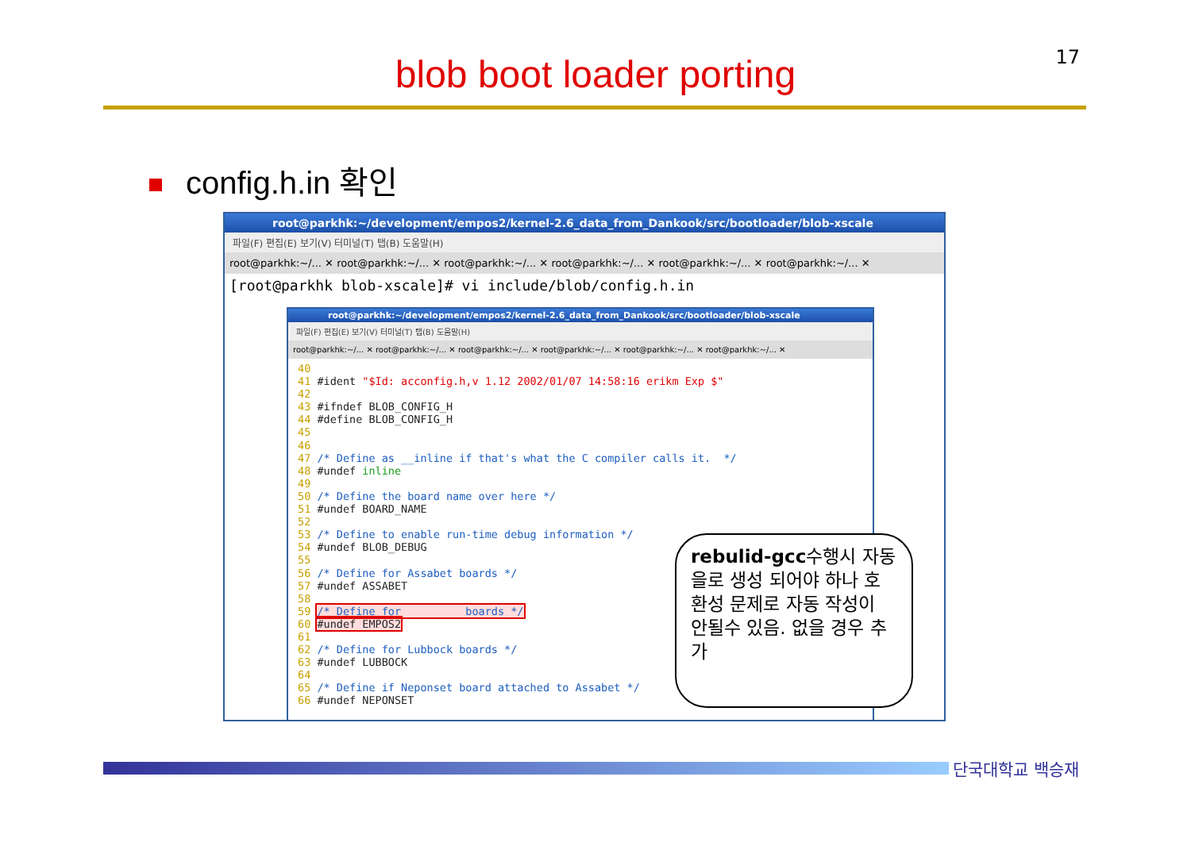17
blob boot loader porting
config.h.in 확인
root@parkhk:~/development/empos2/kernel-2.6_data_from_Dankook/src/bootloader/blob-xscale
파일(F) 편집(E) 보기(V) 터미널(T) 탭(B) 도움말(H)
root@parkhk:~/... ✕ root@parkhk:~/... ✕ root@parkhk:~/... ✕ root@parkhk:~/... ✕ root@parkhk:~/... ✕ root@parkhk:~/... ✕
[root@parkhk blob-xscale]# vi include/blob/config.h.in
root@parkhk:~/development/empos2/kernel-2.6_data_from_Dankook/src/bootloader/blob-xscale
파일(F) 편집(E) 보기(V) 터미널(T) 탭(B) 도움말(H)
root@parkhk:~/... ✕ root@parkhk:~/... ✕ root@parkhk:~/... ✕ root@parkhk:~/... ✕ root@parkhk:~/... ✕ root@parkhk:~/... ✕
40
41 #ident "$Id: acconfig.h,v 1.12 2002/01/07 14:58:16 erikm Exp $"
42
43 #ifndef BLOB_CONFIG_H
44 #define BLOB_CONFIG_H
45
46
47 /* Define as __inline if that's what the C compiler calls it.  */
48 #undef inline
49
50 /* Define the board name over here */
51 #undef BOARD_NAME
52
53 /* Define to enable run-time debug information */
54 #undef BLOB_DEBUG
55
56 /* Define for Assabet boards */
57 #undef ASSABET
58
59 /* Define for          boards */
60 #undef EMPOS2
61
62 /* Define for Lubbock boards */
63 #undef LUBBOCK
64
65 /* Define if Neponset board attached to Assabet */
66 #undef NEPONSET
rebulid-gcc수행시 자동을로 생성 되어야 하나 호환성 문제로 자동 작성이 안될수 있음. 없을 경우 추가
단국대학교 백승재